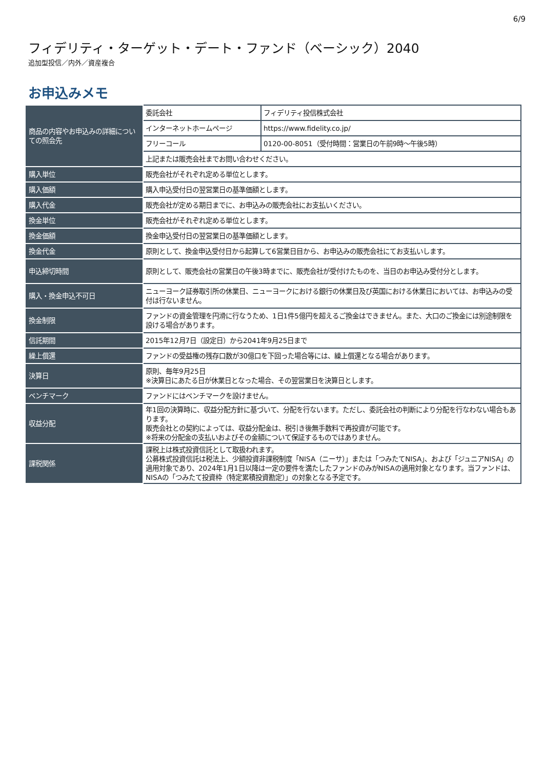6/9
フィデリティ・ターゲット・デート・ファンド（ベーシック）2040
追加型投信／内外／資産複合
お申込みメモ
| 商品の内容やお申込みの詳細についての照会先 | 委託会社 | フィデリティ投信株式会社 |
| | インターネットホームページ | https://www.fidelity.co.jp/ |
| | フリーコール | 0120-00-8051（受付時間：営業日の午前9時～午後5時） |
| | 上記または販売会社までお問い合わせください。 | |
| 購入単位 | 販売会社がそれぞれ定める単位とします。 | |
| 購入価額 | 購入申込受付日の翌営業日の基準価額とします。 | |
| 購入代金 | 販売会社が定める期日までに、お申込みの販売会社にお支払いください。 | |
| 換金単位 | 販売会社がそれぞれ定める単位とします。 | |
| 換金価額 | 換金申込受付日の翌営業日の基準価額とします。 | |
| 換金代金 | 原則として、換金申込受付日から起算して6営業日目から、お申込みの販売会社にてお支払いします。 | |
| 申込締切時間 | 原則として、販売会社の営業日の午後3時までに、販売会社が受付けたものを、当日のお申込み受付分とします。 | |
| 購入・換金申込不可日 | ニューヨーク証券取引所の休業日、ニューヨークにおける銀行の休業日及び英国における休業日においては、お申込みの受付は行ないません。 | |
| 換金制限 | ファンドの資金管理を円滑に行なうため、1日1件5億円を超えるご換金はできません。また、大口のご換金には別途制限を設ける場合があります。 | |
| 信託期間 | 2015年12月7日（設定日）から2041年9月25日まで | |
| 繰上償還 | ファンドの受益権の残存口数が30億口を下回った場合等には、繰上償還となる場合があります。 | |
| 決算日 | 原則、毎年9月25日 ※決算日にあたる日が休業日となった場合、その翌営業日を決算日とします。 | |
| ベンチマーク | ファンドにはベンチマークを設けません。 | |
| 収益分配 | 年1回の決算時に、収益分配方針に基づいて、分配を行ないます。ただし、委託会社の判断により分配を行なわない場合もあります。 販売会社との契約によっては、収益分配金は、税引き後無手数料で再投資が可能です。 ※将来の分配金の支払いおよびその金額について保証するものではありません。 | |
| 課税関係 | 課税上は株式投資信託として取扱われます。 公募株式投資信託は税法上、少額投資非課税制度「NISA（ニーサ）」または「つみたてNISA」、および「ジュニアNISA」の適用対象であり、2024年1月1日以降は一定の要件を満たしたファンドのみがNISAの適用対象となります。当ファンドは、NISAの「つみたて投資枠（特定累積投資勘定）」の対象となる予定です。 | |